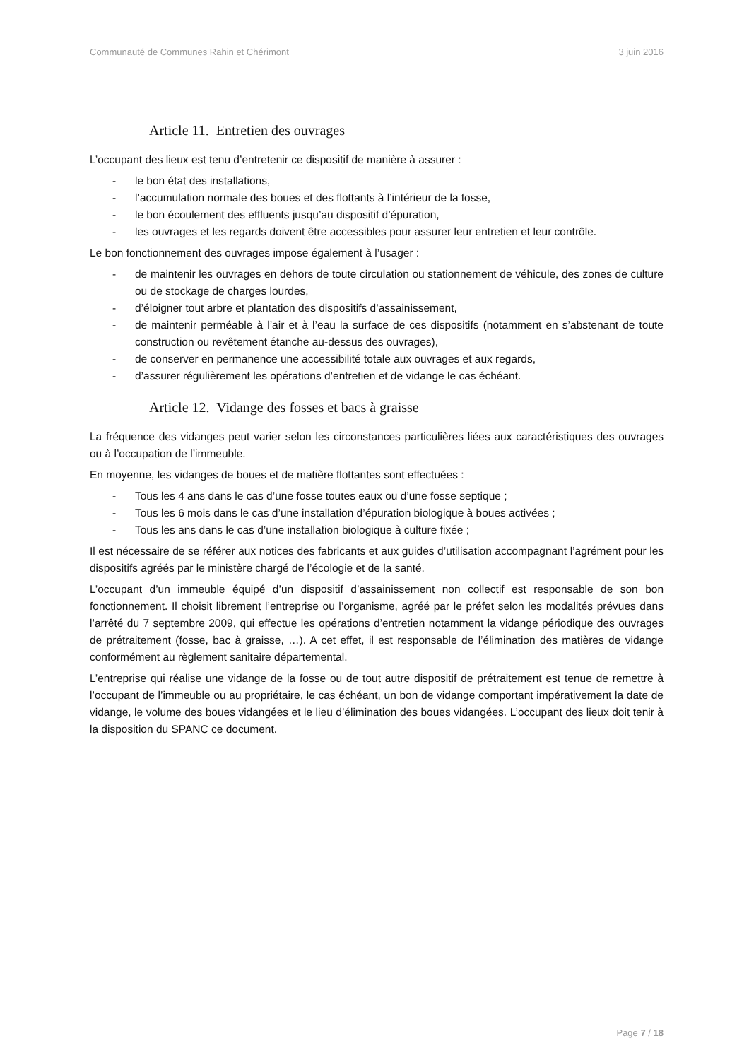Communauté de Communes Rahin et Chérimont 3 juin 2016
Article 11. Entretien des ouvrages
L’occupant des lieux est tenu d’entretenir ce dispositif de manière à assurer :
- le bon état des installations,
- l’accumulation normale des boues et des flottants à l’intérieur de la fosse,
- le bon écoulement des effluents jusqu’au dispositif d’épuration,
- les ouvrages et les regards doivent être accessibles pour assurer leur entretien et leur contrôle.
Le bon fonctionnement des ouvrages impose également à l’usager :
- de maintenir les ouvrages en dehors de toute circulation ou stationnement de véhicule, des zones de culture ou de stockage de charges lourdes,
- d’éloigner tout arbre et plantation des dispositifs d’assainissement,
- de maintenir perméable à l’air et à l’eau la surface de ces dispositifs (notamment en s’abstenant de toute construction ou revêtement étanche au-dessus des ouvrages),
- de conserver en permanence une accessibilité totale aux ouvrages et aux regards,
- d’assurer régulièrement les opérations d’entretien et de vidange le cas échéant.
Article 12. Vidange des fosses et bacs à graisse
La fréquence des vidanges peut varier selon les circonstances particulières liées aux caractéristiques des ouvrages ou à l’occupation de l’immeuble.
En moyenne, les vidanges de boues et de matière flottantes sont effectuées :
- Tous les 4 ans dans le cas d’une fosse toutes eaux ou d’une fosse septique ;
- Tous les 6 mois dans le cas d’une installation d’épuration biologique à boues activées ;
- Tous les ans dans le cas d’une installation biologique à culture fixée ;
Il est nécessaire de se référer aux notices des fabricants et aux guides d’utilisation accompagnant l’agrément pour les dispositifs agréés par le ministère chargé de l’écologie et de la santé.
L’occupant d’un immeuble équipé d’un dispositif d’assainissement non collectif est responsable de son bon fonctionnement. Il choisit librement l’entreprise ou l’organisme, agréé par le préfet selon les modalités prévues dans l’arrêté du 7 septembre 2009, qui effectue les opérations d’entretien notamment la vidange périodique des ouvrages de prétraitement (fosse, bac à graisse, …). A cet effet, il est responsable de l’élimination des matières de vidange conformément au règlement sanitaire départemental.
L’entreprise qui réalise une vidange de la fosse ou de tout autre dispositif de prétraitement est tenue de remettre à l’occupant de l’immeuble ou au propriétaire, le cas échéant, un bon de vidange comportant impérativement la date de vidange, le volume des boues vidangées et le lieu d’élimination des boues vidangées. L’occupant des lieux doit tenir à la disposition du SPANC ce document.
Page 7 / 18